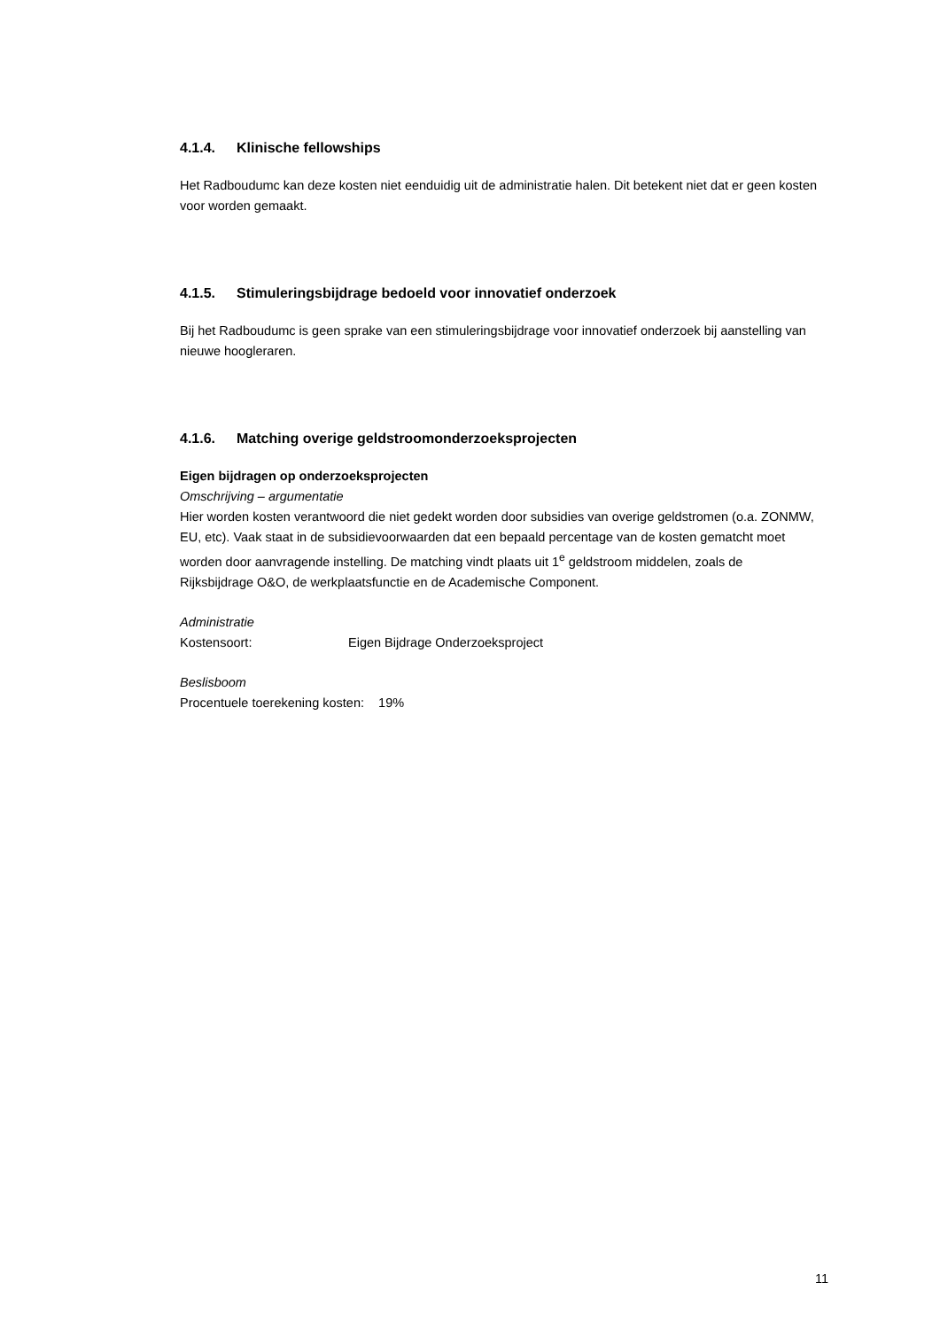4.1.4. Klinische fellowships
Het Radboudumc kan deze kosten niet eenduidig uit de administratie halen. Dit betekent niet dat er geen kosten voor worden gemaakt.
4.1.5. Stimuleringsbijdrage bedoeld voor innovatief onderzoek
Bij het Radboudumc is geen sprake van een stimuleringsbijdrage voor innovatief onderzoek bij aanstelling van nieuwe hoogleraren.
4.1.6. Matching overige geldstroomonderzoeksprojecten
Eigen bijdragen op onderzoeksprojecten
Omschrijving – argumentatie
Hier worden kosten verantwoord die niet gedekt worden door subsidies van overige geldstromen (o.a. ZONMW, EU, etc). Vaak staat in de subsidievoorwaarden dat een bepaald percentage van de kosten gematcht moet worden door aanvragende instelling. De matching vindt plaats uit 1<sup>e</sup> geldstroom middelen, zoals de Rijksbijdrage O&O, de werkplaatsfunctie en de Academische Component.
Administratie
Kostensoort: Eigen Bijdrage Onderzoeksproject
Beslisboom
Procentuele toerekening kosten: 19%
11